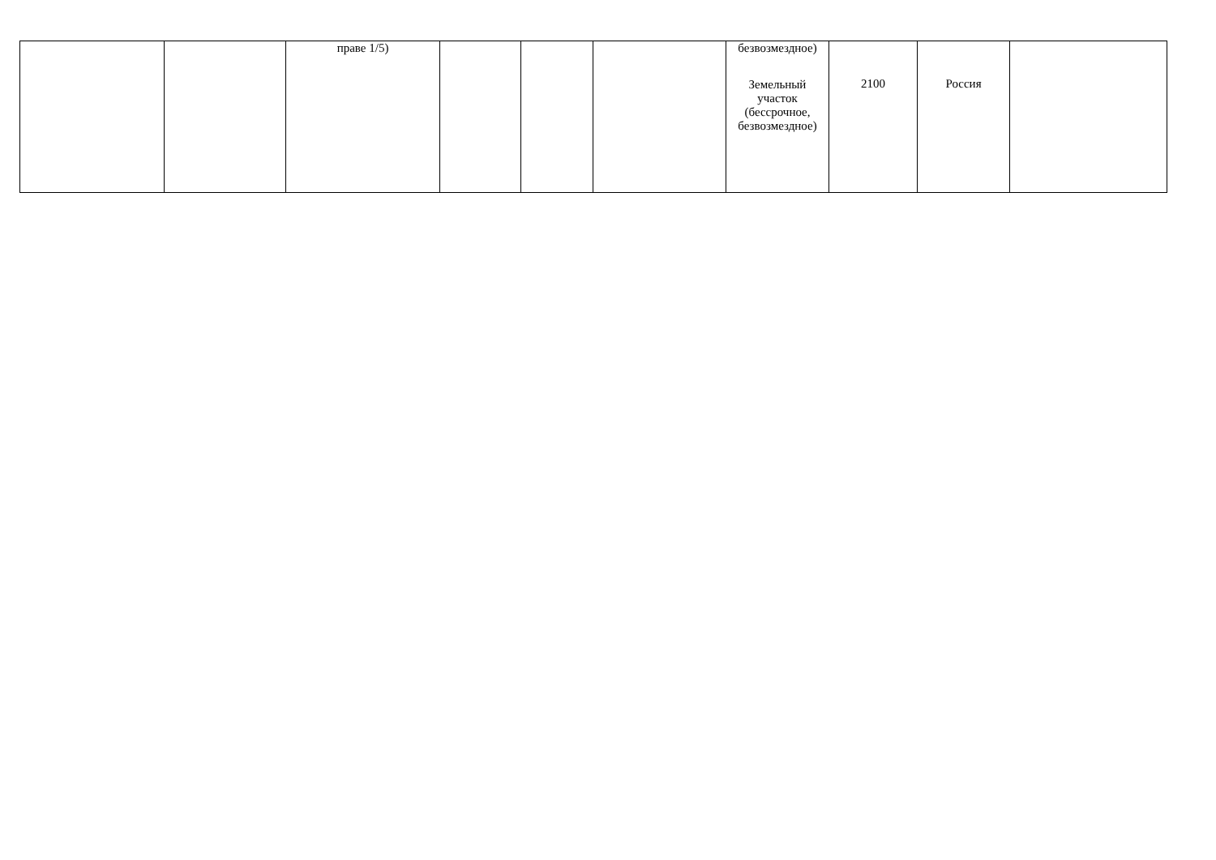| | | праве 1/5) | | | | безвозмездное) Земельный участок (бессрочное, безвозмездное) | 2100 | Россия | |